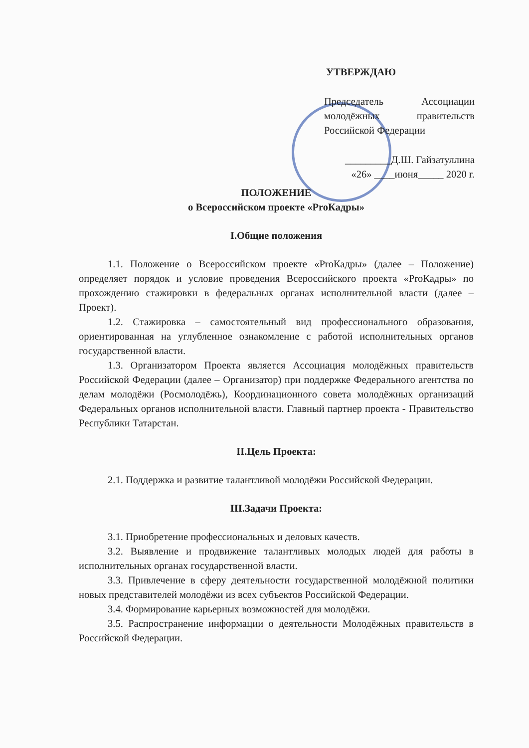УТВЕРЖДАЮ
Председатель Ассоциации молодёжных правительств Российской Федерации
_________Д.Ш. Гайзатуллина
«26» ____июня_____ 2020 г.
ПОЛОЖЕНИЕ
о Всероссийском проекте «ProКадры»
I.Общие положения
1.1. Положение о Всероссийском проекте «ProКадры» (далее – Положение) определяет порядок и условие проведения Всероссийского проекта «ProКадры» по прохождению стажировки в федеральных органах исполнительной власти (далее – Проект).
1.2. Стажировка – самостоятельный вид профессионального образования, ориентированная на углубленное ознакомление с работой исполнительных органов государственной власти.
1.3. Организатором Проекта является Ассоциация молодёжных правительств Российской Федерации (далее – Организатор) при поддержке Федерального агентства по делам молодёжи (Росмолодёжь), Координационного совета молодёжных организаций Федеральных органов исполнительной власти. Главный партнер проекта - Правительство Республики Татарстан.
II.Цель Проекта:
2.1. Поддержка и развитие талантливой молодёжи Российской Федерации.
III.Задачи Проекта:
3.1. Приобретение профессиональных и деловых качеств.
3.2. Выявление и продвижение талантливых молодых людей для работы в исполнительных органах государственной власти.
3.3. Привлечение в сферу деятельности государственной молодёжной политики новых представителей молодёжи из всех субъектов Российской Федерации.
3.4. Формирование карьерных возможностей для молодёжи.
3.5. Распространение информации о деятельности Молодёжных правительств в Российской Федерации.